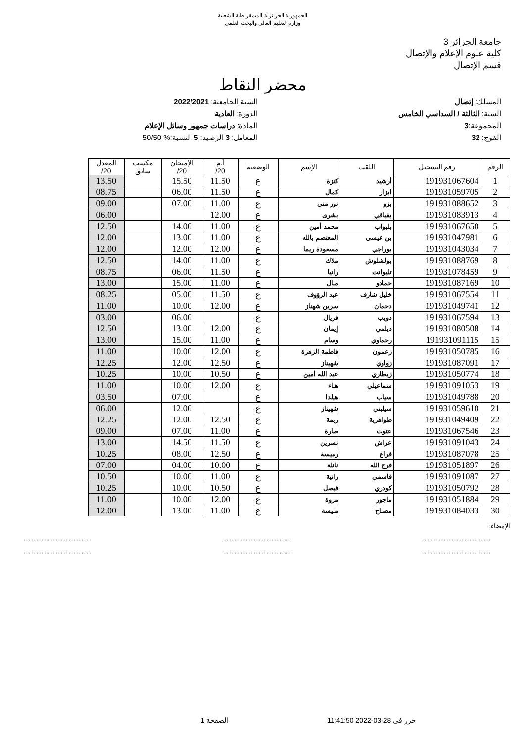الجمهورية الجزائرية الديمقراطية الشعبية
وزارة التعليم العالي والبحث العلمي
جامعة الجزائر 3
كلية علوم الإعلام والإتصال
قسم الإتصال
محضر النقاط
المسلك: إتصال
السنة: الثالثة / السداسي الخامس
المجموعة:3
الفوج: 32
السنة الجامعية: 2022/2021
الدورة: العادية
المادة: دراسات جمهور وسائل الإعلام
المعامل: 3 الرصيد: 5 النسبة:% 50/50
| الرقم | رقم التسجيل | اللقب | الإسم | الوضعية | أ.م 20/ | الإمتحان 20/ | مكسب سابق | المعدل 20/ |
| --- | --- | --- | --- | --- | --- | --- | --- | --- |
| 1 | 191931067604 | أرشيد | كنزة | ع | 11.50 | 15.50 | | 13.50 |
| 2 | 191931059705 | ابزار | كمال | ع | 11.50 | 06.00 | | 08.75 |
| 3 | 191931088652 | بزو | نور منى | ع | 11.00 | 07.00 | | 09.00 |
| 4 | 191931083913 | بقباقي | بشرى | ع | 12.00 | | | 06.00 |
| 5 | 191931067650 | بلبواب | محمد أمين | ع | 11.00 | 14.00 | | 12.50 |
| 6 | 191931047981 | بن عيسى | المعتصم بالله | ع | 11.00 | 13.00 | | 12.00 |
| 7 | 191931043034 | بوراجي | مسعودة ريما | ع | 12.00 | 12.00 | | 12.00 |
| 8 | 191931088769 | بولشلوش | ملاك | ع | 11.00 | 14.00 | | 12.50 |
| 9 | 191931078459 | تليوانت | رانيا | ع | 11.50 | 06.00 | | 08.75 |
| 10 | 191931087169 | حمادو | منال | ع | 11.00 | 15.00 | | 13.00 |
| 11 | 191931067554 | خليل شارف | عبد الرؤوف | ع | 11.50 | 05.00 | | 08.25 |
| 12 | 191931049741 | دحمان | سرين شهناز | ع | 12.00 | 10.00 | | 11.00 |
| 13 | 191931067594 | دويب | فريال | ع | | 06.00 | | 03.00 |
| 14 | 191931080508 | ديلمي | إيمان | ع | 12.00 | 13.00 | | 12.50 |
| 15 | 191931091115 | رحماوي | وسام | ع | 11.00 | 15.00 | | 13.00 |
| 16 | 191931050785 | زعمون | فاطمة الزهرة | ع | 12.00 | 10.00 | | 11.00 |
| 17 | 191931087091 | زواوي | شهيناز | ع | 12.50 | 12.00 | | 12.25 |
| 18 | 191931050774 | زيطاري | عبد الله أمين | ع | 10.50 | 10.00 | | 10.25 |
| 19 | 191931091053 | سماعيلي | هناء | ع | 12.00 | 10.00 | | 11.00 |
| 20 | 191931049788 | سياب | هيلدا | ع | | 07.00 | | 03.50 |
| 21 | 191931059610 | سيليني | شهيناز | ع | | 12.00 | | 06.00 |
| 22 | 191931049409 | طواهرية | ريمة | ع | 12.50 | 12.00 | | 12.25 |
| 23 | 191931067546 | عتوت | صارة | ع | 11.00 | 07.00 | | 09.00 |
| 24 | 191931091043 | عراش | نسرين | ع | 11.50 | 14.50 | | 13.00 |
| 25 | 191931087078 | فراغ | رميسة | ع | 12.50 | 08.00 | | 10.25 |
| 26 | 191931051897 | فرج الله | نائلة | ع | 10.00 | 04.00 | | 07.00 |
| 27 | 191931091087 | قاسمي | رانية | ع | 11.00 | 10.00 | | 10.50 |
| 28 | 191931050792 | كودري | فيصل | ع | 10.50 | 10.00 | | 10.25 |
| 29 | 191931051884 | ماجور | مروة | ع | 12.00 | 10.00 | | 11.00 |
| 30 | 191931084033 | مصباح | مليسة | ع | 11.00 | 13.00 | | 12.00 |
الإمضاء:
..........................................
.......................................... ..........................................
.......................................... ..........................................
..........................................
حرر في 28-03-2022 11:41:50 الصفحة 1